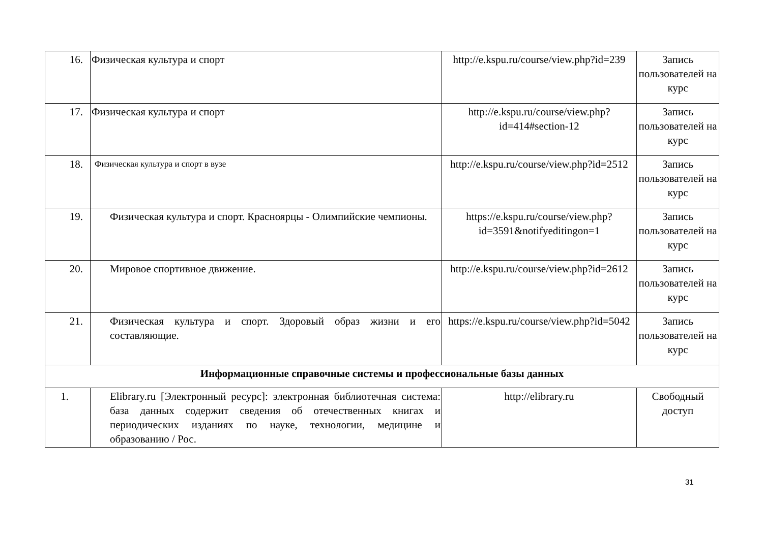| 16. | Физическая культура и спорт | http://e.kspu.ru/course/view.php?id=239 | Запись пользователей на курс |
| 17. | Физическая культура и спорт | http://e.kspu.ru/course/view.php?id=414#section-12 | Запись пользователей на курс |
| 18. | Физическая культура и спорт в вузе | http://e.kspu.ru/course/view.php?id=2512 | Запись пользователей на курс |
| 19. | Физическая культура и спорт. Красноярцы - Олимпийские чемпионы. | https://e.kspu.ru/course/view.php?id=3591&notifyeditingon=1 | Запись пользователей на курс |
| 20. | Мировое спортивное движение. | http://e.kspu.ru/course/view.php?id=2612 | Запись пользователей на курс |
| 21. | Физическая культура и спорт. Здоровый образ жизни и его составляющие. | https://e.kspu.ru/course/view.php?id=5042 | Запись пользователей на курс |
| Информационные справочные системы и профессиональные базы данных | | | |
| 1. | Elibrary.ru [Электронный ресурс]: электронная библиотечная система: база данных содержит сведения об отечественных книгах и периодических изданиях по науке, технологии, медицине и образованию / Рос. | http://elibrary.ru | Свободный доступ |
31